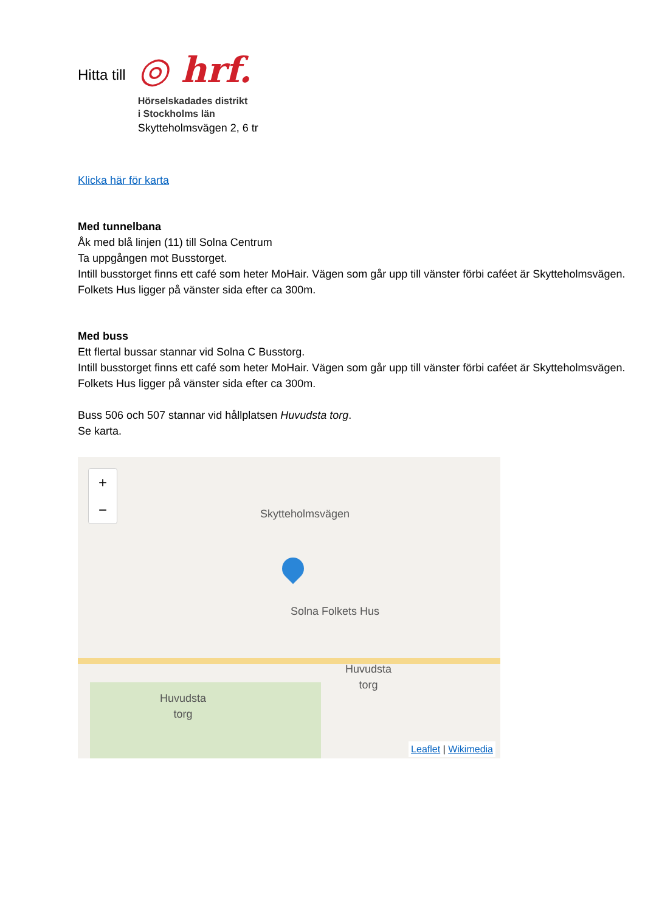Hitta till
◎ hrf.
Hörselskadades distrikt
i Stockholms län
Skytteholmsvägen 2, 6 tr
Klicka här för karta
Med tunnelbana
Åk med blå linjen (11) till Solna Centrum
Ta uppgången mot Busstorget.
Intill busstorget finns ett café som heter MoHair. Vägen som går upp till vänster förbi caféet är Skytteholmsvägen.
Folkets Hus ligger på vänster sida efter ca 300m.
Med buss
Ett flertal bussar stannar vid Solna C Busstorg.
Intill busstorget finns ett café som heter MoHair. Vägen som går upp till vänster förbi caféet är Skytteholmsvägen.
Folkets Hus ligger på vänster sida efter ca 300m.
Buss 506 och 507 stannar vid hållplatsen Huvudsta torg.
Se karta.
+
−
Skytteholmsvägen
Solna Folkets Hus
Huvudsta
torg
Huvudsta
torg
Leaflet | Wikimedia